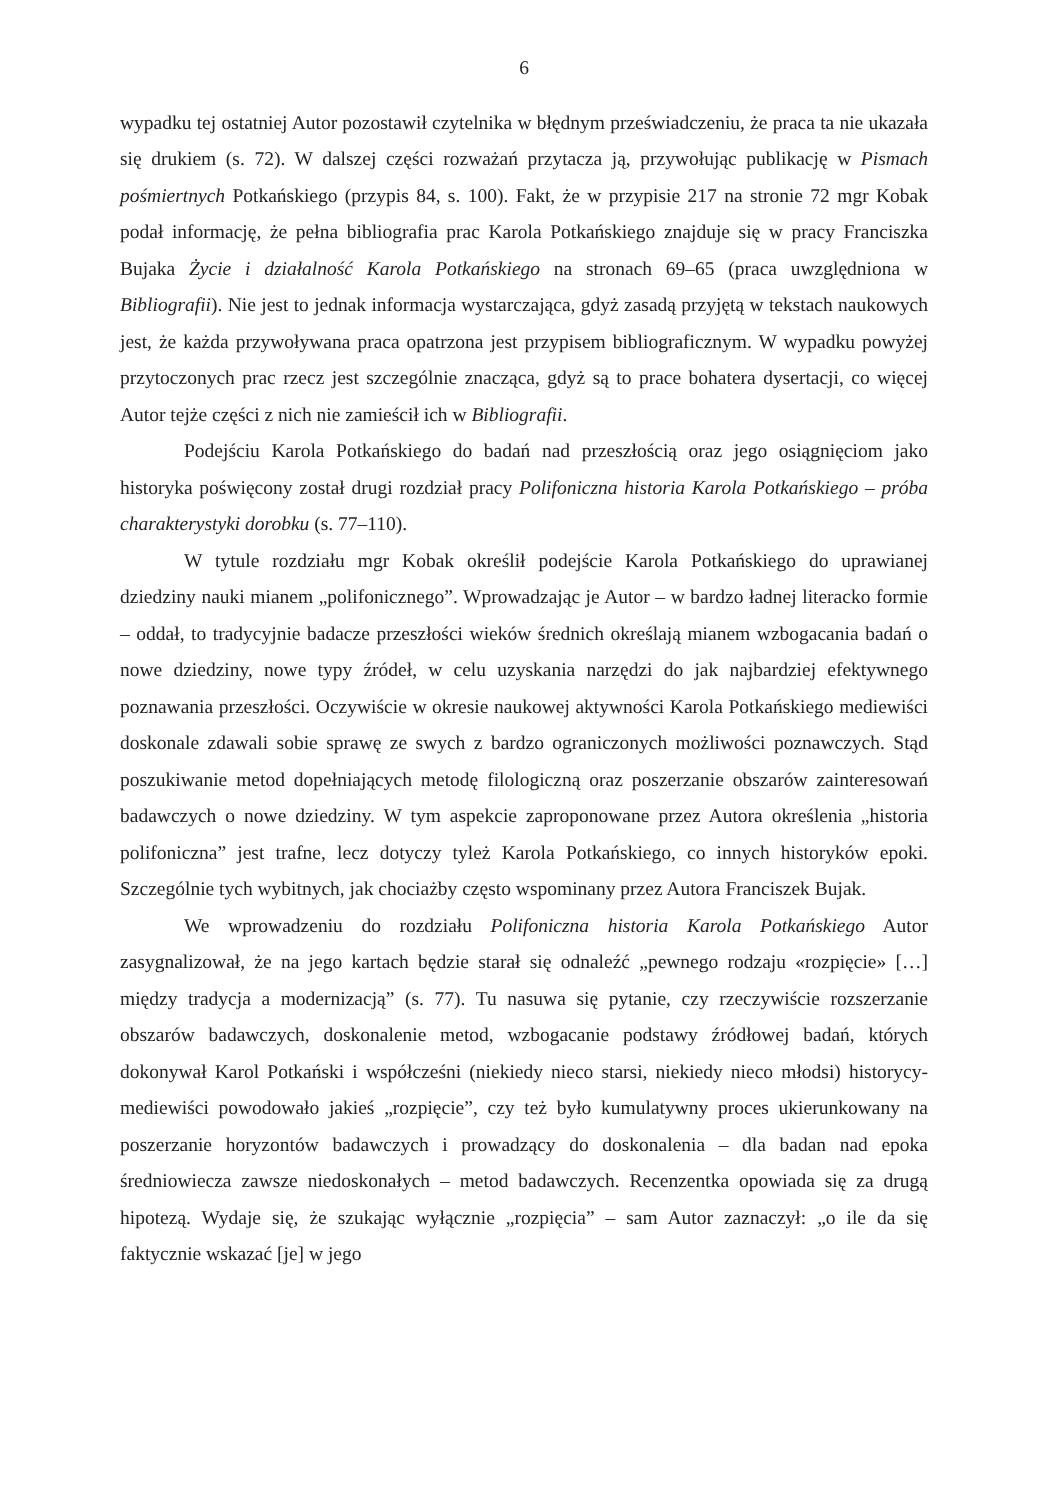6
wypadku tej ostatniej Autor pozostawił czytelnika w błędnym przeświadczeniu, że praca ta nie ukazała się drukiem (s. 72). W dalszej części rozważań przytacza ją, przywołując publikację w Pismach pośmiertnych Potkańskiego (przypis 84, s. 100). Fakt, że w przypisie 217 na stronie 72 mgr Kobak podał informację, że pełna bibliografia prac Karola Potkańskiego znajduje się w pracy Franciszka Bujaka Życie i działalność Karola Potkańskiego na stronach 69–65 (praca uwzględniona w Bibliografii). Nie jest to jednak informacja wystarczająca, gdyż zasadą przyjętą w tekstach naukowych jest, że każda przywoływana praca opatrzona jest przypisem bibliograficznym. W wypadku powyżej przytoczonych prac rzecz jest szczególnie znacząca, gdyż są to prace bohatera dysertacji, co więcej Autor tejże części z nich nie zamieścił ich w Bibliografii.
Podejściu Karola Potkańskiego do badań nad przeszłością oraz jego osiągnięciom jako historyka poświęcony został drugi rozdział pracy Polifoniczna historia Karola Potkańskiego – próba charakterystyki dorobku (s. 77–110).
W tytule rozdziału mgr Kobak określił podejście Karola Potkańskiego do uprawianej dziedziny nauki mianem „polifonicznego”. Wprowadzając je Autor – w bardzo ładnej literacko formie – oddał, to tradycyjnie badacze przeszłości wieków średnich określają mianem wzbogacania badań o nowe dziedziny, nowe typy źródeł, w celu uzyskania narzędzi do jak najbardziej efektywnego poznawania przeszłości. Oczywiście w okresie naukowej aktywności Karola Potkańskiego mediewiści doskonale zdawali sobie sprawę ze swych z bardzo ograniczonych możliwości poznawczych. Stąd poszukiwanie metod dopełniających metodę filologiczną oraz poszerzanie obszarów zainteresowań badawczych o nowe dziedziny. W tym aspekcie zaproponowane przez Autora określenia „historia polifoniczna” jest trafne, lecz dotyczy tyleż Karola Potkańskiego, co innych historyków epoki. Szczególnie tych wybitnych, jak chociażby często wspominany przez Autora Franciszek Bujak.
We wprowadzeniu do rozdziału Polifoniczna historia Karola Potkańskiego Autor zasygnalizował, że na jego kartach będzie starał się odnaleźć „pewnego rodzaju «rozpięcie» […] między tradycja a modernizacją” (s. 77). Tu nasuwa się pytanie, czy rzeczywiście rozszerzanie obszarów badawczych, doskonalenie metod, wzbogacanie podstawy źródłowej badań, których dokonywał Karol Potkański i współcześni (niekiedy nieco starsi, niekiedy nieco młodsi) historycy-mediewiści powodowało jakieś „rozpięcie”, czy też było kumulatywny proces ukierunkowany na poszerzanie horyzontów badawczych i prowadzący do doskonalenia – dla badan nad epoka średniowiecza zawsze niedoskonałych – metod badawczych. Recenzentka opowiada się za drugą hipotezą. Wydaje się, że szukając wyłącznie „rozpięcia” – sam Autor zaznaczył: „o ile da się faktycznie wskazać [je] w jego